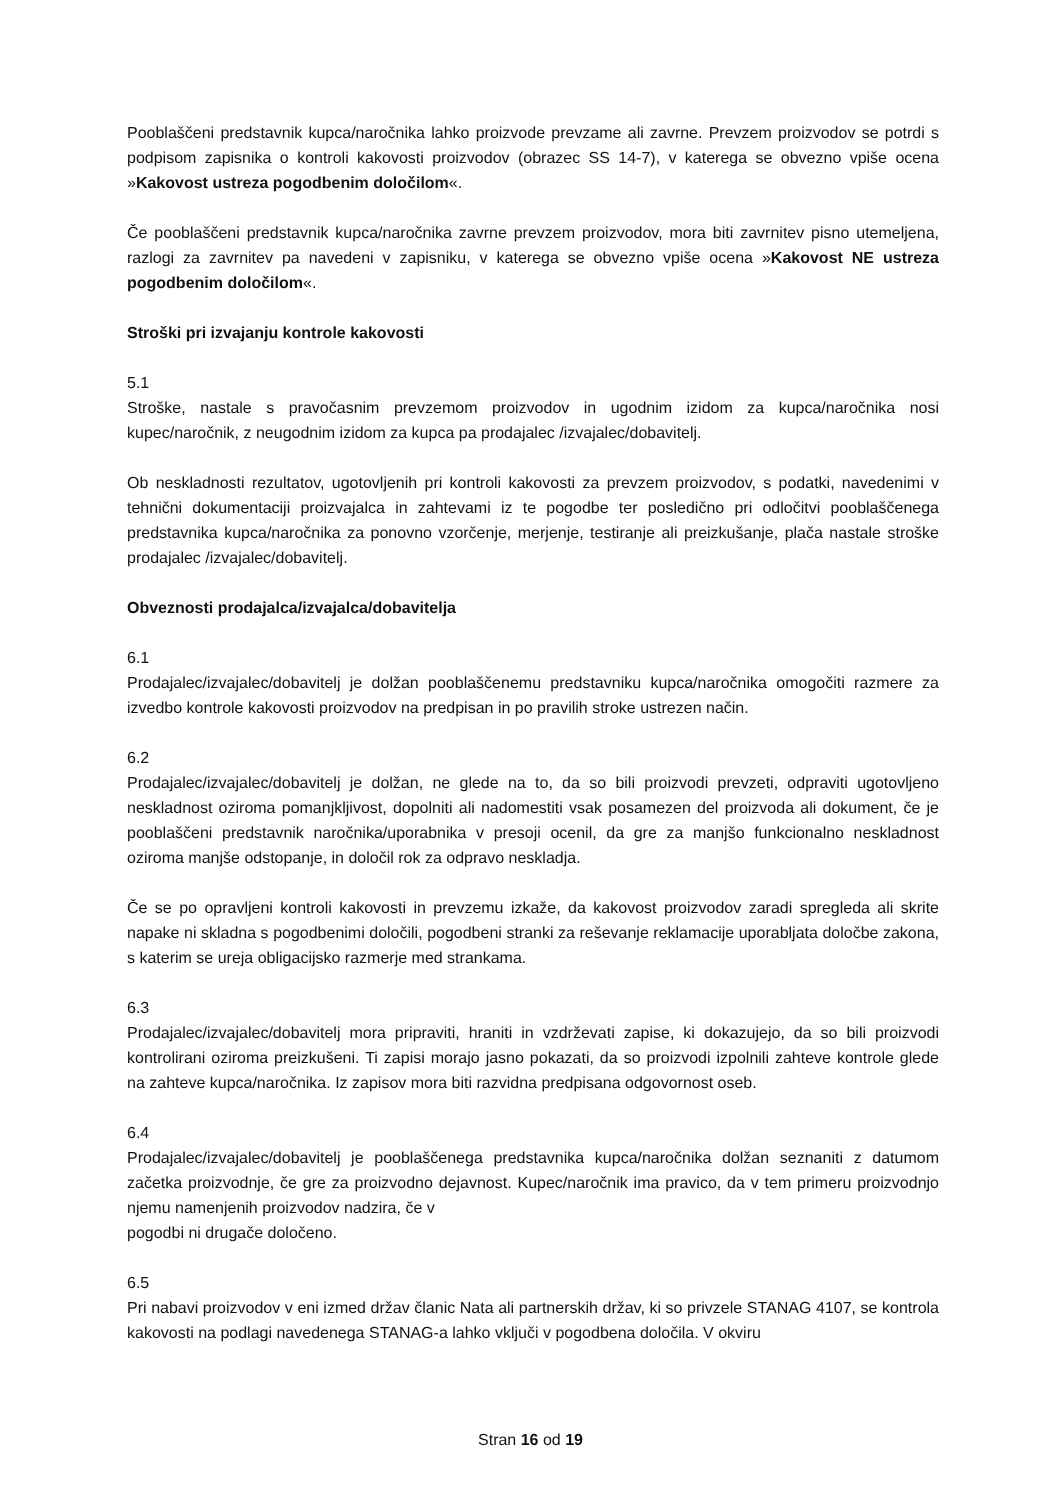Pooblaščeni predstavnik kupca/naročnika lahko proizvode prevzame ali zavrne. Prevzem proizvodov se potrdi s podpisom zapisnika o kontroli kakovosti proizvodov (obrazec SS 14-7), v katerega se obvezno vpiše ocena »Kakovost ustreza pogodbenim določilom«.
Če pooblaščeni predstavnik kupca/naročnika zavrne prevzem proizvodov, mora biti zavrnitev pisno utemeljena, razlogi za zavrnitev pa navedeni v zapisniku, v katerega se obvezno vpiše ocena »Kakovost NE ustreza pogodbenim določilom«.
Stroški pri izvajanju kontrole kakovosti
5.1
Stroške, nastale s pravočasnim prevzemom proizvodov in ugodnim izidom za kupca/naročnika nosi kupec/naročnik, z neugodnim izidom za kupca pa prodajalec /izvajalec/dobavitelj.
Ob neskladnosti rezultatov, ugotovljenih pri kontroli kakovosti za prevzem proizvodov, s podatki, navedenimi v tehnični dokumentaciji proizvajalca in zahtevami iz te pogodbe ter posledično pri odločitvi pooblaščenega predstavnika kupca/naročnika za ponovno vzorčenje, merjenje, testiranje ali preizkušanje, plača nastale stroške prodajalec /izvajalec/dobavitelj.
Obveznosti prodajalca/izvajalca/dobavitelja
6.1
Prodajalec/izvajalec/dobavitelj je dolžan pooblaščenemu predstavniku kupca/naročnika omogočiti razmere za izvedbo kontrole kakovosti proizvodov na predpisan in po pravilih stroke ustrezen način.
6.2
Prodajalec/izvajalec/dobavitelj je dolžan, ne glede na to, da so bili proizvodi prevzeti, odpraviti ugotovljeno neskladnost oziroma pomanjkljivost, dopolniti ali nadomestiti vsak posamezen del proizvoda ali dokument, če je pooblaščeni predstavnik naročnika/uporabnika v presoji ocenil, da gre za manjšo funkcionalno neskladnost oziroma manjše odstopanje, in določil rok za odpravo neskladja.
Če se po opravljeni kontroli kakovosti in prevzemu izkaže, da kakovost proizvodov zaradi spregleda ali skrite napake ni skladna s pogodbenimi določili, pogodbeni stranki za reševanje reklamacije uporabljata določbe zakona, s katerim se ureja obligacijsko razmerje med strankama.
6.3
Prodajalec/izvajalec/dobavitelj mora pripraviti, hraniti in vzdrževati zapise, ki dokazujejo, da so bili proizvodi kontrolirani oziroma preizkušeni. Ti zapisi morajo jasno pokazati, da so proizvodi izpolnili zahteve kontrole glede na zahteve kupca/naročnika. Iz zapisov mora biti razvidna predpisana odgovornost oseb.
6.4
Prodajalec/izvajalec/dobavitelj je pooblaščenega predstavnika kupca/naročnika dolžan seznaniti z datumom začetka proizvodnje, če gre za proizvodno dejavnost. Kupec/naročnik ima pravico, da v tem primeru proizvodnjo njemu namenjenih proizvodov nadzira, če v
pogodbi ni drugače določeno.
6.5
Pri nabavi proizvodov v eni izmed držav članic Nata ali partnerskih držav, ki so privzele STANAG 4107, se kontrola kakovosti na podlagi navedenega STANAG-a lahko vključi v pogodbena določila. V okviru
Stran 16 od 19